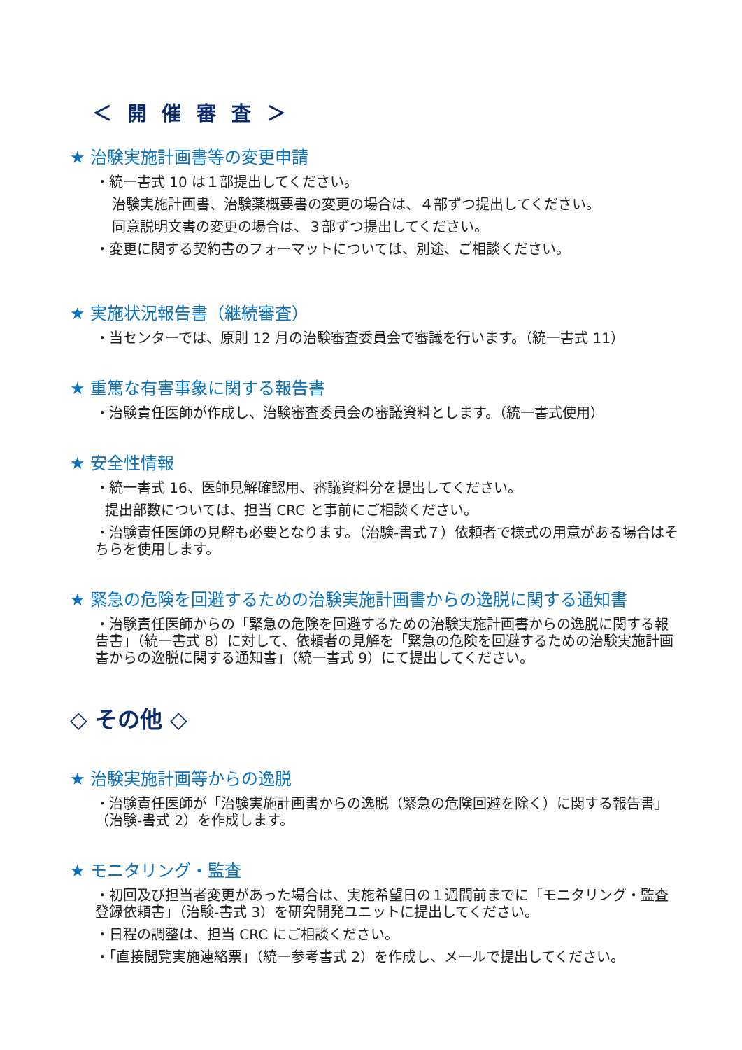＜ 開 催 審 査 ＞
★ 治験実施計画書等の変更申請
・統一書式 10 は１部提出してください。
治験実施計画書、治験薬概要書の変更の場合は、４部ずつ提出してください。
同意説明文書の変更の場合は、３部ずつ提出してください。
・変更に関する契約書のフォーマットについては、別途、ご相談ください。
★ 実施状況報告書（継続審査）
・当センターでは、原則 12 月の治験審査委員会で審議を行います。（統一書式 11）
★ 重篤な有害事象に関する報告書
・治験責任医師が作成し、治験審査委員会の審議資料とします。（統一書式使用）
★ 安全性情報
・統一書式 16、医師見解確認用、審議資料分を提出してください。
提出部数については、担当 CRC と事前にご相談ください。
・治験責任医師の見解も必要となります。（治験-書式７）依頼者で様式の用意がある場合はそちらを使用します。
★ 緊急の危険を回避するための治験実施計画書からの逸脱に関する通知書
・治験責任医師からの「緊急の危険を回避するための治験実施計画書からの逸脱に関する報告書」（統一書式 8）に対して、依頼者の見解を「緊急の危険を回避するための治験実施計画書からの逸脱に関する通知書」（統一書式 9）にて提出してください。
◇ その他 ◇
★ 治験実施計画等からの逸脱
・治験責任医師が「治験実施計画書からの逸脱（緊急の危険回避を除く）に関する報告書」（治験-書式 2）を作成します。
★ モニタリング・監査
・初回及び担当者変更があった場合は、実施希望日の１週間前までに「モニタリング・監査 登録依頼書」（治験-書式 3）を研究開発ユニットに提出してください。
・日程の調整は、担当 CRC にご相談ください。
・「直接閲覧実施連絡票」（統一参考書式 2）を作成し、メールで提出してください。